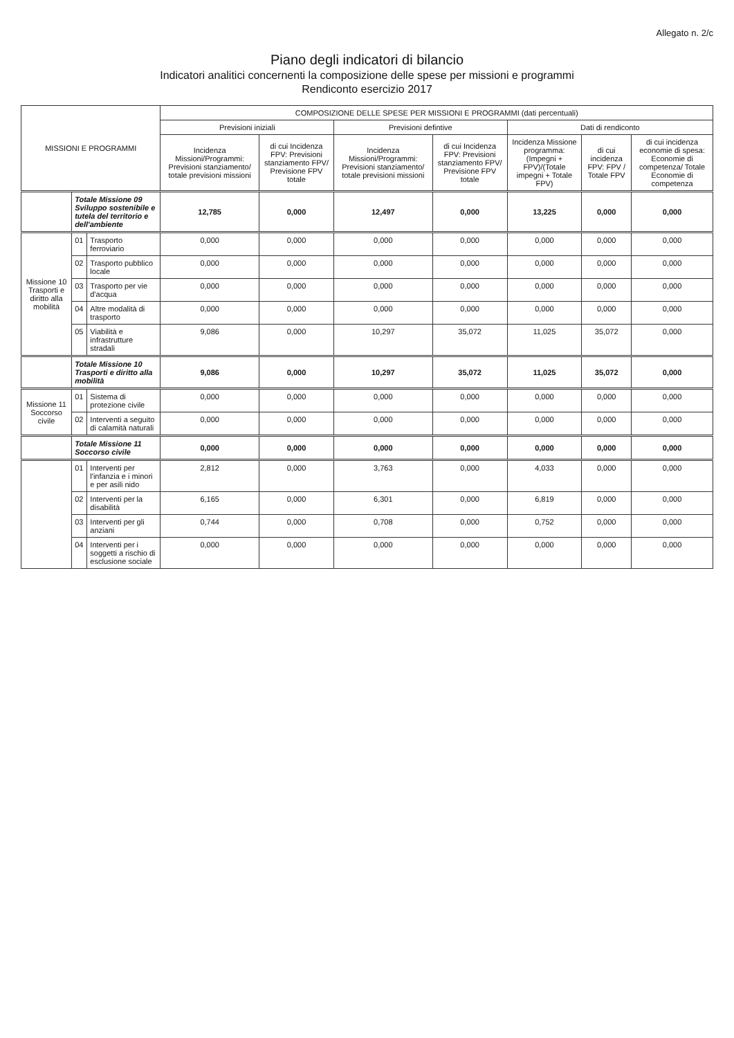Allegato n. 2/c
Piano degli indicatori di bilancio
Indicatori analitici concernenti la composizione delle spese per missioni e programmi
Rendiconto esercizio 2017
| MISSIONI E PROGRAMMI | | | COMPOSIZIONE DELLE SPESE PER MISSIONI E PROGRAMMI (dati percentuali) | | | | | | |
| --- | --- | --- | --- | --- | --- | --- | --- | --- | --- |
| | | | Previsioni iniziali | | Previsioni defintive | | Dati di rendiconto | | |
| | | | Incidenza Missioni/Programmi: Previsioni stanziamento/ totale previsioni missioni | di cui Incidenza FPV: Previsioni stanziamento FPV/ Previsione FPV totale | Incidenza Missioni/Programmi: Previsioni stanziamento/ totale previsioni missioni | di cui Incidenza FPV: Previsioni stanziamento FPV/ Previsione FPV totale | Incidenza Missione programma: (Impegni + FPV)/(Totale impegni + Totale FPV) | di cui incidenza FPV: FPV / Totale FPV | di cui incidenza economie di spesa: Economie di competenza/ Totale Economie di competenza |
| | Totale Missione 09 Sviluppo sostenibile e tutela del territorio e dell'ambiente | | 12,785 | 0,000 | 12,497 | 0,000 | 13,225 | 0,000 | 0,000 |
| Missione 10 Trasporti e diritto alla mobilità | 01 | Trasporto ferroviario | 0,000 | 0,000 | 0,000 | 0,000 | 0,000 | 0,000 | 0,000 |
| | 02 | Trasporto pubblico locale | 0,000 | 0,000 | 0,000 | 0,000 | 0,000 | 0,000 | 0,000 |
| | 03 | Trasporto per vie d'acqua | 0,000 | 0,000 | 0,000 | 0,000 | 0,000 | 0,000 | 0,000 |
| | 04 | Altre modalità di trasporto | 0,000 | 0,000 | 0,000 | 0,000 | 0,000 | 0,000 | 0,000 |
| | 05 | Viabilità e infrastrutture stradali | 9,086 | 0,000 | 10,297 | 35,072 | 11,025 | 35,072 | 0,000 |
| | Totale Missione 10 Trasporti e diritto alla mobilità | | 9,086 | 0,000 | 10,297 | 35,072 | 11,025 | 35,072 | 0,000 |
| Missione 11 Soccorso civile | 01 | Sistema di protezione civile | 0,000 | 0,000 | 0,000 | 0,000 | 0,000 | 0,000 | 0,000 |
| | 02 | Interventi a seguito di calamità naturali | 0,000 | 0,000 | 0,000 | 0,000 | 0,000 | 0,000 | 0,000 |
| | Totale Missione 11 Soccorso civile | | 0,000 | 0,000 | 0,000 | 0,000 | 0,000 | 0,000 | 0,000 |
| | 01 | Interventi per l'infanzia e i minori e per asili nido | 2,812 | 0,000 | 3,763 | 0,000 | 4,033 | 0,000 | 0,000 |
| | 02 | Interventi per la disabilità | 6,165 | 0,000 | 6,301 | 0,000 | 6,819 | 0,000 | 0,000 |
| | 03 | Interventi per gli anziani | 0,744 | 0,000 | 0,708 | 0,000 | 0,752 | 0,000 | 0,000 |
| | 04 | Interventi per i soggetti a rischio di esclusione sociale | 0,000 | 0,000 | 0,000 | 0,000 | 0,000 | 0,000 | 0,000 |